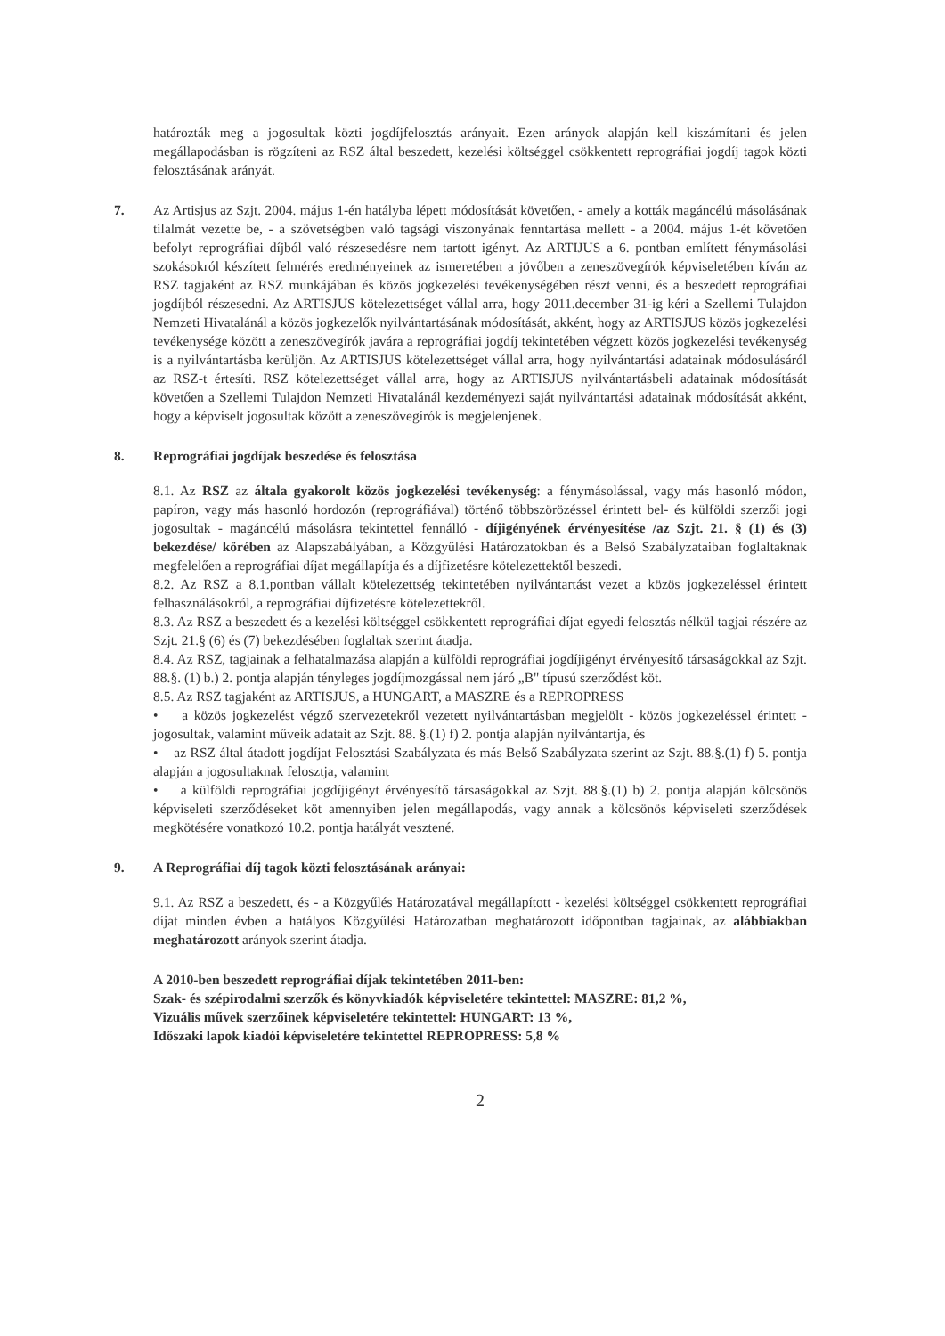határozták meg a jogosultak közti jogdíjfelosztás arányait. Ezen arányok alapján kell kiszámítani és jelen megállapodásban is rögzíteni az RSZ által beszedett, kezelési költséggel csökkentett reprográfiai jogdíj tagok közti felosztásának arányát.
7. Az Artisjus az Szjt. 2004. május 1-én hatályba lépett módosítását követően, - amely a kották magáncélú másolásának tilalmát vezette be, - a szövetségben való tagsági viszonyának fenntartása mellett - a 2004. május 1-ét követően befolyt reprográfiai díjból való részesedésre nem tartott igényt. Az ARTIJUS a 6. pontban említett fénymásolási szokásokról készített felmérés eredményeinek az ismeretében a jövőben a zeneszövegírók képviseletében kíván az RSZ tagjaként az RSZ munkájában és közös jogkezelési tevékenységében részt venni, és a beszedett reprográfiai jogdíjból részesedni. Az ARTISJUS kötelezettséget vállal arra, hogy 2011.december 31-ig kéri a Szellemi Tulajdon Nemzeti Hivatalánál a közös jogkezelők nyilvántartásának módosítását, akként, hogy az ARTISJUS közös jogkezelési tevékenysége között a zeneszövegírók javára a reprográfiai jogdíj tekintetében végzett közös jogkezelési tevékenység is a nyilvántartásba kerüljön. Az ARTISJUS kötelezettséget vállal arra, hogy nyilvántartási adatainak módosulásáról az RSZ-t értesíti. RSZ kötelezettséget vállal arra, hogy az ARTISJUS nyilvántartásbeli adatainak módosítását követően a Szellemi Tulajdon Nemzeti Hivatalánál kezdeményezi saját nyilvántartási adatainak módosítását akként, hogy a képviselt jogosultak között a zeneszövegírók is megjelenjenek.
8. Reprográfiai jogdíjak beszedése és felosztása
8.1. Az RSZ az általa gyakorolt közös jogkezelési tevékenység: a fénymásolással, vagy más hasonló módon, papíron, vagy más hasonló hordozón (reprográfiával) történő többszörözéssel érintett bel- és külföldi szerzői jogi jogosultak - magáncélú másolásra tekintettel fennálló - díjigényének érvényesítése /az Szjt. 21. § (1) és (3) bekezdése/ körében az Alapszabályában, a Közgyűlési Határozatokban és a Belső Szabályzataiban foglaltaknak megfelelően a reprográfiai díjat megállapítja és a díjfizetésre kötelezettektől beszedi.
8.2. Az RSZ a 8.1.pontban vállalt kötelezettség tekintetében nyilvántartást vezet a közös jogkezeléssel érintett felhasználásokról, a reprográfiai díjfizetésre kötelezettekről.
8.3. Az RSZ a beszedett és a kezelési költséggel csökkentett reprográfiai díjat egyedi felosztás nélkül tagjai részére az Szjt. 21.§ (6) és (7) bekezdésében foglaltak szerint átadja.
8.4. Az RSZ, tagjainak a felhatalmazása alapján a külföldi reprográfiai jogdíjigényt érvényesítő társaságokkal az Szjt. 88.§. (1) b.) 2. pontja alapján tényleges jogdíjmozgással nem járó „B" típusú szerződést köt.
8.5. Az RSZ tagjaként az ARTISJUS, a HUNGART, a MASZRE és a REPROPRESS
• a közös jogkezelést végző szervezetekről vezetett nyilvántartásban megjelölt - közös jogkezeléssel érintett - jogosultak, valamint műveik adatait az Szjt. 88. §.(1) f) 2. pontja alapján nyilvántartja, és
• az RSZ által átadott jogdíjat Felosztási Szabályzata és más Belső Szabályzata szerint az Szjt. 88.§.(1) f) 5. pontja alapján a jogosultaknak felosztja, valamint
• a külföldi reprográfiai jogdíjigényt érvényesítő társaságokkal az Szjt. 88.§.(1) b) 2. pontja alapján kölcsönös képviseleti szerződéseket köt amennyiben jelen megállapodás, vagy annak a kölcsönös képviseleti szerződések megkötésére vonatkozó 10.2. pontja hatályát vesztené.
9. A Reprográfiai díj tagok közti felosztásának arányai:
9.1. Az RSZ a beszedett, és - a Közgyűlés Határozatával megállapított - kezelési költséggel csökkentett reprográfiai díjat minden évben a hatályos Közgyűlési Határozatban meghatározott időpontban tagjainak, az alábbiakban meghatározott arányok szerint átadja.
A 2010-ben beszedett reprográfiai díjak tekintetében 2011-ben:
Szak- és szépirodalmi szerzők és könyvkiadók képviseletére tekintettel: MASZRE: 81,2 %,
Vizuális művek szerzőinek képviseletére tekintettel: HUNGART: 13 %,
Időszaki lapok kiadói képviseletére tekintettel REPROPRESS: 5,8 %
2